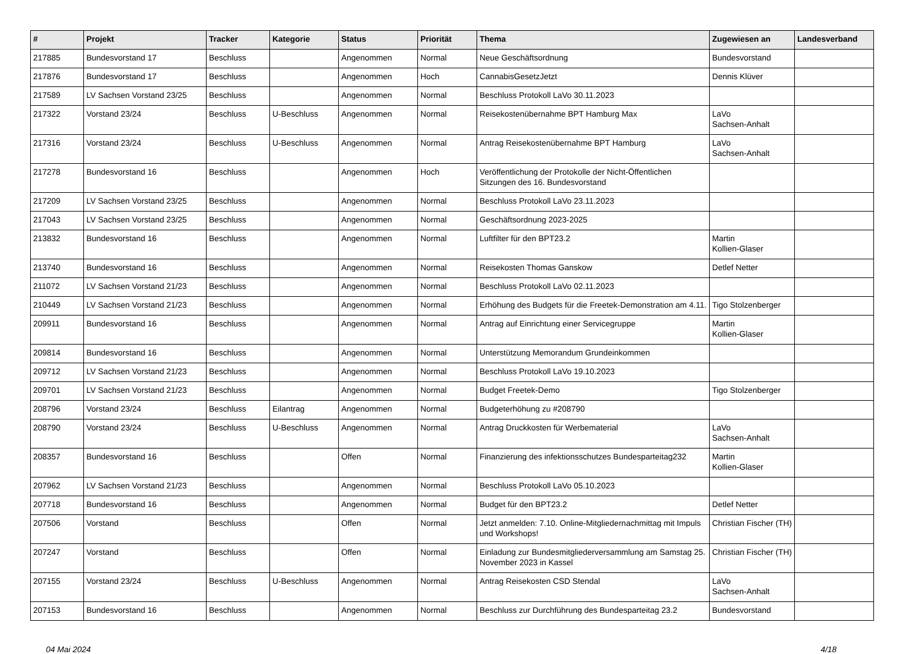| # | Projekt | Tracker | Kategorie | Status | Priorität | Thema | Zugewiesen an | Landesverband |
| --- | --- | --- | --- | --- | --- | --- | --- | --- |
| 217885 | Bundesvorstand 17 | Beschluss | | Angenommen | Normal | Neue Geschäftsordnung | Bundesvorstand | |
| 217876 | Bundesvorstand 17 | Beschluss | | Angenommen | Hoch | CannabisGesetzJetzt | Dennis Klüver | |
| 217589 | LV Sachsen Vorstand 23/25 | Beschluss | | Angenommen | Normal | Beschluss Protokoll LaVo 30.11.2023 | | |
| 217322 | Vorstand 23/24 | Beschluss | U-Beschluss | Angenommen | Normal | Reisekostenübernahme BPT Hamburg Max | LaVo Sachsen-Anhalt | |
| 217316 | Vorstand 23/24 | Beschluss | U-Beschluss | Angenommen | Normal | Antrag Reisekostenübernahme BPT Hamburg | LaVo Sachsen-Anhalt | |
| 217278 | Bundesvorstand 16 | Beschluss | | Angenommen | Hoch | Veröffentlichung der Protokolle der Nicht-Öffentlichen Sitzungen des 16. Bundesvorstand | | |
| 217209 | LV Sachsen Vorstand 23/25 | Beschluss | | Angenommen | Normal | Beschluss Protokoll LaVo 23.11.2023 | | |
| 217043 | LV Sachsen Vorstand 23/25 | Beschluss | | Angenommen | Normal | Geschäftsordnung 2023-2025 | | |
| 213832 | Bundesvorstand 16 | Beschluss | | Angenommen | Normal | Luftfilter für den BPT23.2 | Martin Kollien-Glaser | |
| 213740 | Bundesvorstand 16 | Beschluss | | Angenommen | Normal | Reisekosten Thomas Ganskow | Detlef Netter | |
| 211072 | LV Sachsen Vorstand 21/23 | Beschluss | | Angenommen | Normal | Beschluss Protokoll LaVo 02.11.2023 | | |
| 210449 | LV Sachsen Vorstand 21/23 | Beschluss | | Angenommen | Normal | Erhöhung des Budgets für die Freetek-Demonstration am 4.11. | Tigo Stolzenberger | |
| 209911 | Bundesvorstand 16 | Beschluss | | Angenommen | Normal | Antrag auf Einrichtung einer Servicegruppe | Martin Kollien-Glaser | |
| 209814 | Bundesvorstand 16 | Beschluss | | Angenommen | Normal | Unterstützung Memorandum Grundeinkommen | | |
| 209712 | LV Sachsen Vorstand 21/23 | Beschluss | | Angenommen | Normal | Beschluss Protokoll LaVo 19.10.2023 | | |
| 209701 | LV Sachsen Vorstand 21/23 | Beschluss | | Angenommen | Normal | Budget Freetek-Demo | Tigo Stolzenberger | |
| 208796 | Vorstand 23/24 | Beschluss | Eilantrag | Angenommen | Normal | Budgeterhöhung zu #208790 | | |
| 208790 | Vorstand 23/24 | Beschluss | U-Beschluss | Angenommen | Normal | Antrag Druckkosten für Werbematerial | LaVo Sachsen-Anhalt | |
| 208357 | Bundesvorstand 16 | Beschluss | | Offen | Normal | Finanzierung des infektionsschutzes Bundesparteitag232 | Martin Kollien-Glaser | |
| 207962 | LV Sachsen Vorstand 21/23 | Beschluss | | Angenommen | Normal | Beschluss Protokoll LaVo 05.10.2023 | | |
| 207718 | Bundesvorstand 16 | Beschluss | | Angenommen | Normal | Budget für den BPT23.2 | Detlef Netter | |
| 207506 | Vorstand | Beschluss | | Offen | Normal | Jetzt anmelden: 7.10. Online-Mitgliedernachmittag mit Impuls und Workshops! | Christian Fischer (TH) | |
| 207247 | Vorstand | Beschluss | | Offen | Normal | Einladung zur Bundesmitgliederversammlung am Samstag 25. November 2023 in Kassel | Christian Fischer (TH) | |
| 207155 | Vorstand 23/24 | Beschluss | U-Beschluss | Angenommen | Normal | Antrag Reisekosten CSD Stendal | LaVo Sachsen-Anhalt | |
| 207153 | Bundesvorstand 16 | Beschluss | | Angenommen | Normal | Beschluss zur Durchführung des Bundesparteitag 23.2 | Bundesvorstand | |
04 Mai 2024 4/18